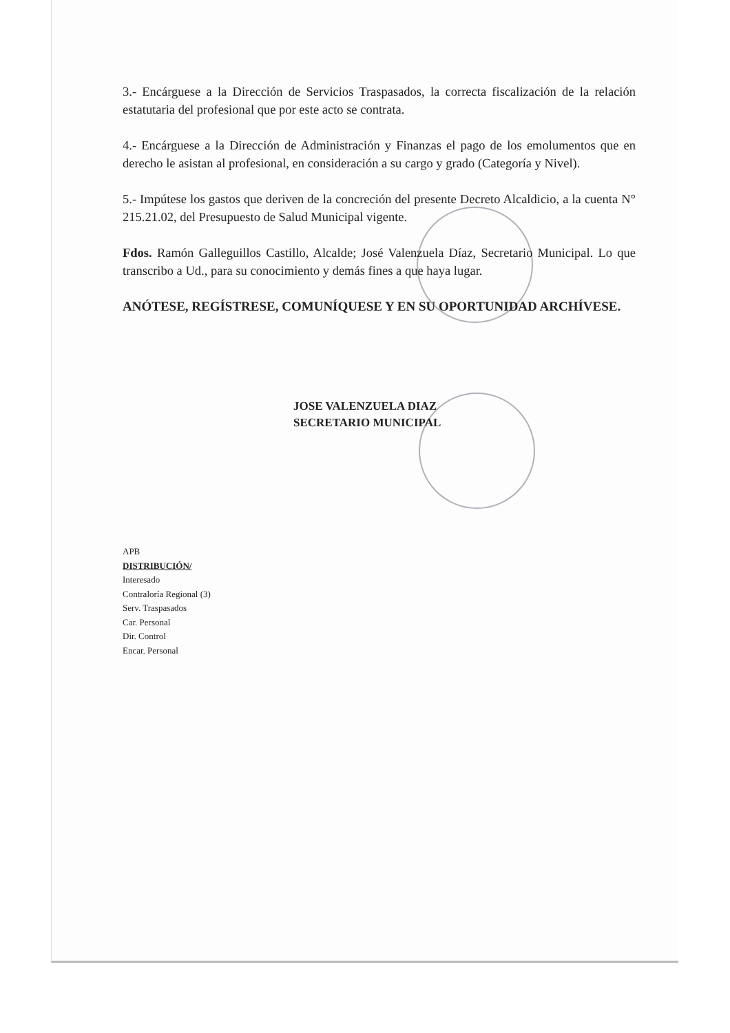3.- Encárguese a la Dirección de Servicios Traspasados, la correcta fiscalización de la relación estatutaria del profesional que por este acto se contrata.
4.- Encárguese a la Dirección de Administración y Finanzas el pago de los emolumentos que en derecho le asistan al profesional, en consideración a su cargo y grado (Categoría y Nivel).
5.- Impútese los gastos que deriven de la concreción del presente Decreto Alcaldicio, a la cuenta N° 215.21.02, del Presupuesto de Salud Municipal vigente.
Fdos. Ramón Galleguillos Castillo, Alcalde; José Valenzuela Díaz, Secretario Municipal. Lo que transcribo a Ud., para su conocimiento y demás fines a que haya lugar.
ANÓTESE, REGÍSTRESE, COMUNÍQUESE Y EN SU OPORTUNIDAD ARCHÍVESE.
JOSE VALENZUELA DIAZ
SECRETARIO MUNICIPAL
APB
DISTRIBUCIÓN/
Interesado
Contraloría Regional (3)
Serv. Traspasados
Car. Personal
Dir. Control
Encar. Personal